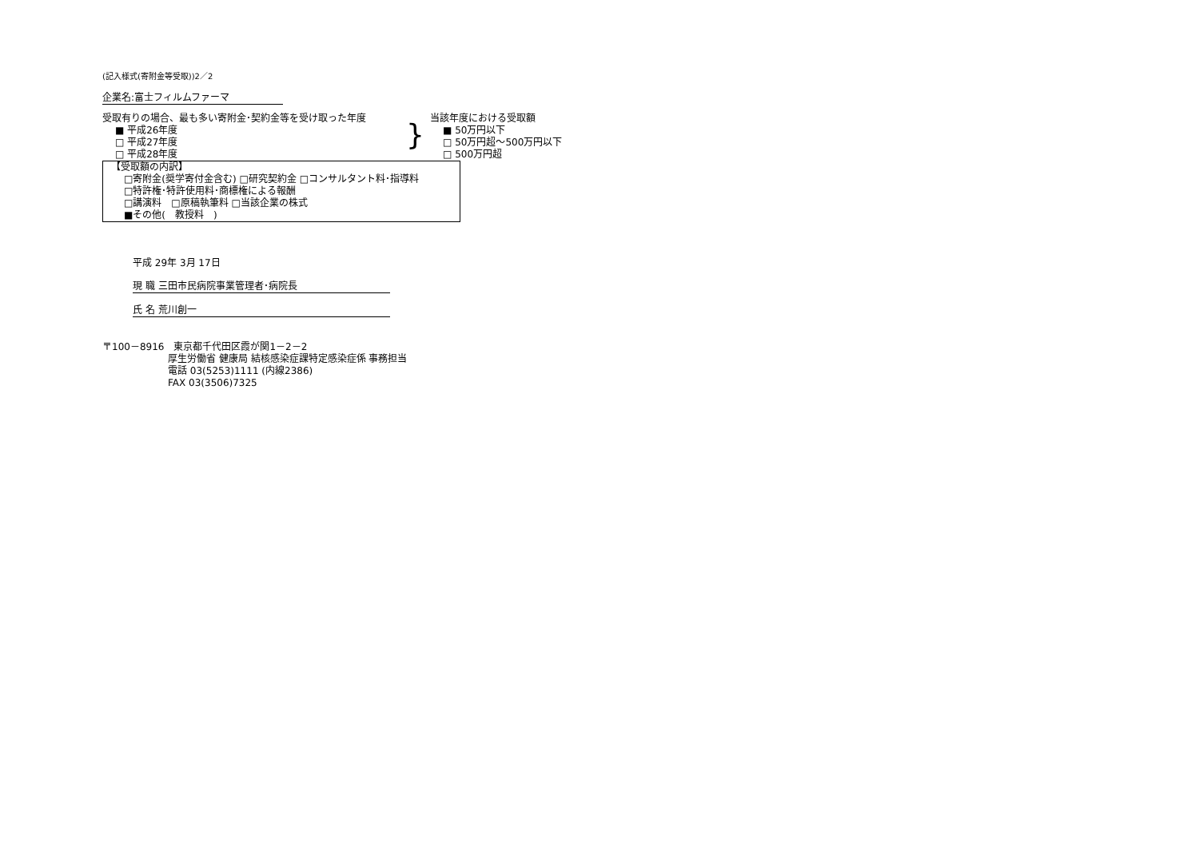(記入様式(寄附金等受取))2／2
企業名:富士フィルムファーマ
受取有りの場合、最も多い寄附金･契約金等を受け取った年度
■ 平成26年度
□ 平成27年度
□ 平成28年度
}
当該年度における受取額
■ 50万円以下
□ 50万円超～500万円以下
□ 500万円超
【受取額の内訳】
□寄附金(奨学寄付金含む) □研究契約金 □コンサルタント料･指導料
□特許権･特許使用料･商標権による報酬
□講演料　□原稿執筆料 □当該企業の株式
■その他(　教授料　)
平成 29年 3月 17日
現 職 三田市民病院事業管理者･病院長
氏 名 荒川創一
〒100－8916　東京都千代田区霞が関1－2－2
厚生労働省 健康局 結核感染症課特定感染症係 事務担当
電話 03(5253)1111 (内線2386)
FAX 03(3506)7325